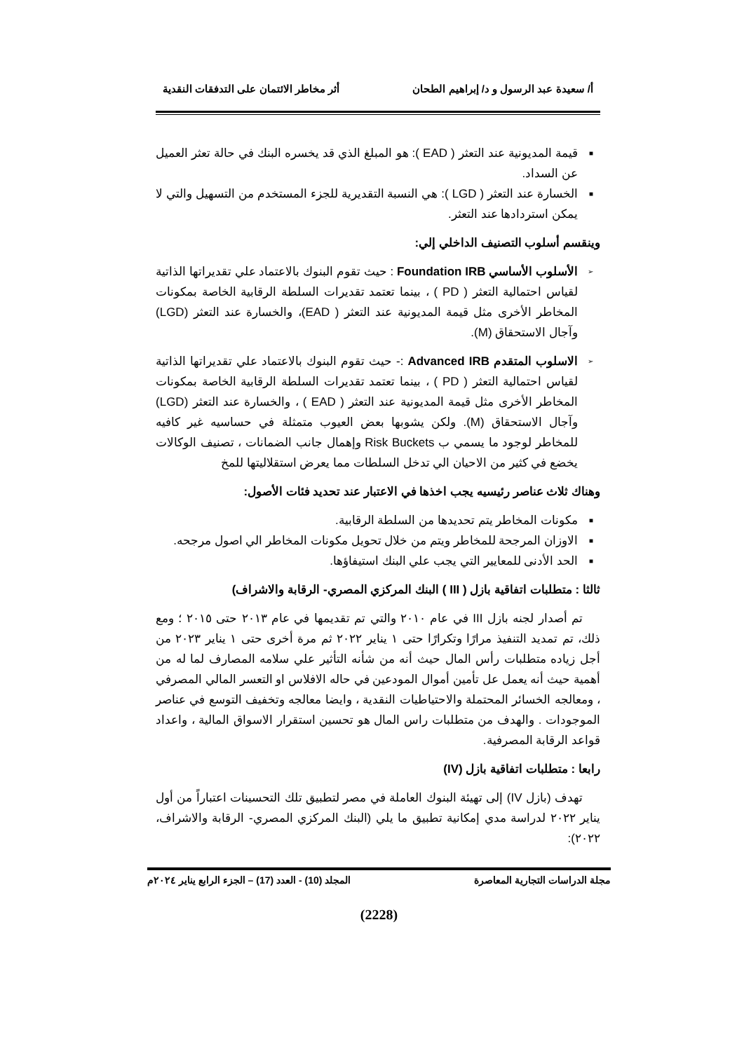أ/ سعيدة عبد الرسول و د/ إبراهيم الطحان أثر مخاطر الائتمان على التدفقات النقدية
■ قيمة المديونية عند التعثر ( EAD ): هو المبلغ الذي قد يخسره البنك في حالة تعثر العميل عن السداد.
■ الخسارة عند التعثر ( LGD ): هي النسبة التقديرية للجزء المستخدم من التسهيل والتي لا يمكن استردادها عند التعثر.
وينقسم أسلوب التصنيف الداخلي إلي:
➢ الأسلوب الأساسي Foundation IRB : حيث تقوم البنوك بالاعتماد علي تقديراتها الذاتية لقياس احتمالية التعثر ( PD ) ، بينما تعتمد تقديرات السلطة الرقابية الخاصة بمكونات المخاطر الأخرى مثل قيمة المديونية عند التعثر ( EAD)، والخسارة عند التعثر (LGD) وآجال الاستحقاق (M).
➢ الاسلوب المتقدم Advanced IRB :- حيث تقوم البنوك بالاعتماد علي تقديراتها الذاتية لقياس احتمالية التعثر ( PD ) ، بينما تعتمد تقديرات السلطة الرقابية الخاصة بمكونات المخاطر الأخرى مثل قيمة المديونية عند التعثر ( EAD ) ، والخسارة عند التعثر (LGD) وآجال الاستحقاق (M). ولكن يشوبها بعض العيوب متمثلة في حساسيه غير كافيه للمخاطر لوجود ما يسمي ب Risk Buckets وإهمال جانب الضمانات ، تصنيف الوكالات يخضع في كثير من الاحيان الي تدخل السلطات مما يعرض استقلاليتها للمخ
وهناك ثلاث عناصر رئيسيه يجب اخذها في الاعتبار عند تحديد فئات الأصول:
■ مكونات المخاطر يتم تحديدها من السلطة الرقابية.
■ الاوزان المرجحة للمخاطر ويتم من خلال تحويل مكونات المخاطر الي اصول مرجحه.
■ الحد الأدنى للمعايير التي يجب علي البنك استيفاؤها.
ثالثا : متطلبات اتفاقية بازل ( III ) البنك المركزي المصري- الرقابة والاشراف)
تم أصدار لجنه بازل III في عام ٢٠١٠ والتي تم تقديمها في عام ٢٠١٣ حتى ٢٠١٥ ؛ ومع ذلك، تم تمديد التنفيذ مرارًا وتكرارًا حتى ١ يناير ٢٠٢٢ ثم مرة أخرى حتى ١ يناير ٢٠٢٣ من أجل زياده متطلبات رأس المال حيث أنه من شأنه التأثير علي سلامه المصارف لما له من أهمية حيث أنه يعمل عل تأمين أموال المودعين في حاله الافلاس او التعسر المالي المصرفي ، ومعالجه الخسائر المحتملة والاحتياطيات النقدية ، وايضا معالجه وتخفيف التوسع في عناصر الموجودات . والهدف من متطلبات راس المال هو تحسين استقرار الاسواق المالية ، واعداد قواعد الرقابة المصرفية.
رابعا : متطلبات اتفاقية بازل (IV)
تهدف (بازل IV) إلى تهيئة البنوك العاملة في مصر لتطبيق تلك التحسينات اعتباراً من أول يناير ٢٠٢٢ لدراسة مدي إمكانية تطبيق ما يلي (البنك المركزي المصري- الرقابة والاشراف، ٢٠٢٢):
مجلة الدراسات التجارية المعاصرة المجلد (10) - العدد (17) – الجزء الرابع يناير ٢٠٢٤م
(2228)